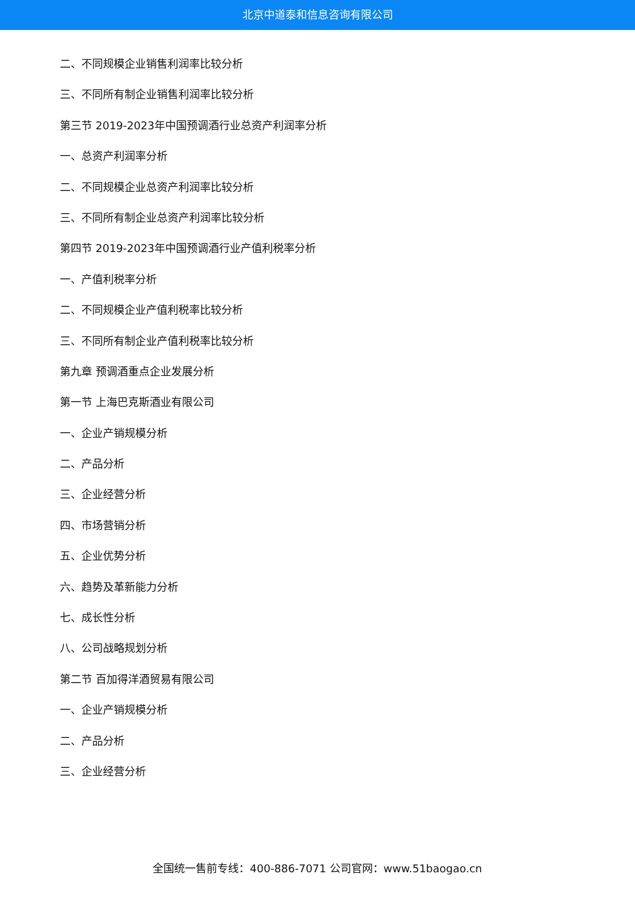北京中道泰和信息咨询有限公司
二、不同规模企业销售利润率比较分析
三、不同所有制企业销售利润率比较分析
第三节 2019-2023年中国预调酒行业总资产利润率分析
一、总资产利润率分析
二、不同规模企业总资产利润率比较分析
三、不同所有制企业总资产利润率比较分析
第四节 2019-2023年中国预调酒行业产值利税率分析
一、产值利税率分析
二、不同规模企业产值利税率比较分析
三、不同所有制企业产值利税率比较分析
第九章 预调酒重点企业发展分析
第一节 上海巴克斯酒业有限公司
一、企业产销规模分析
二、产品分析
三、企业经营分析
四、市场营销分析
五、企业优势分析
六、趋势及革新能力分析
七、成长性分析
八、公司战略规划分析
第二节 百加得洋酒贸易有限公司
一、企业产销规模分析
二、产品分析
三、企业经营分析
全国统一售前专线：400-886-7071 公司官网：www.51baogao.cn